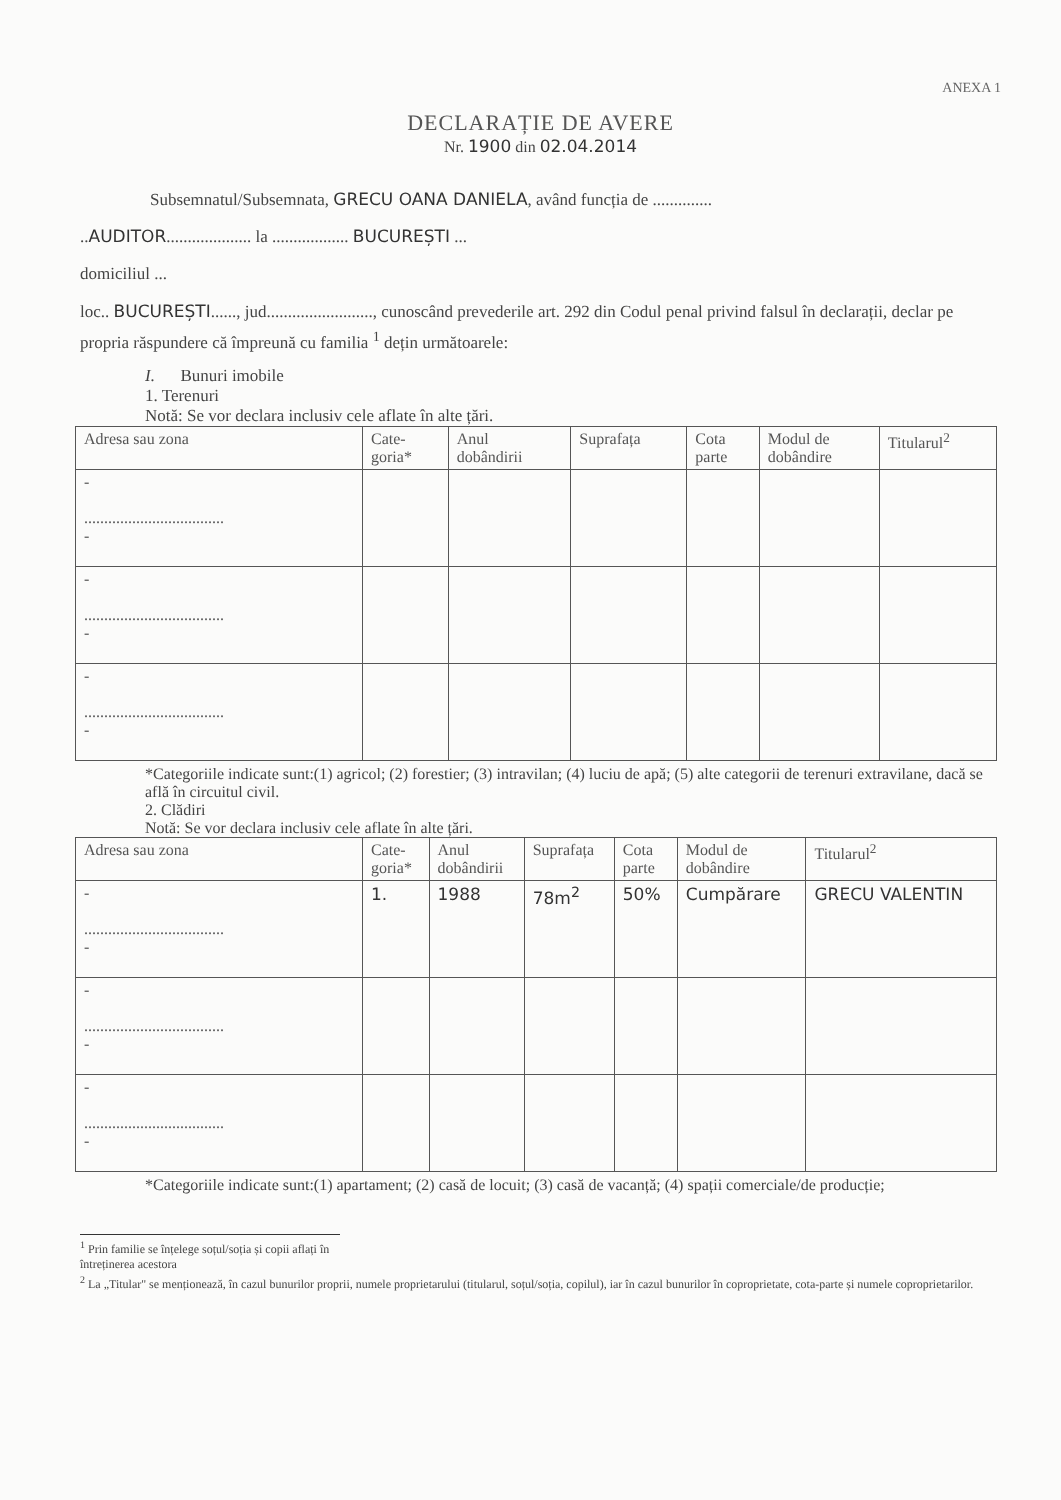ANEXA 1
DECLARAȚIE DE AVERE
Nr. 1900 din 02.04.2014
Subsemnatul/Subsemnata, GRECU OANA DANIELA, având funcția de ..............
..AUDITOR.................... la .................. BUCUREȘTI ...
domiciliul ...
loc.. BUCUREȘTI......, jud........................., cunoscând prevederile art. 292 din Codul penal privind falsul în declarații, declar pe propria răspundere că împreună cu familia <sup>1</sup> dețin următoarele:
I. Bunuri imobile
1. Terenuri
Notă: Se vor declara inclusiv cele aflate în alte țări.
| Adresa sau zona | Cate- goria* | Anul dobândirii | Suprafața | Cota parte | Modul de dobândire | Titularul<sup>2</sup> |
| --- | --- | --- | --- | --- | --- | --- |
| - ................................... - | | | | | | |
| - ................................... - | | | | | | |
| - ................................... - | | | | | | |
*Categoriile indicate sunt:(1) agricol; (2) forestier; (3) intravilan; (4) luciu de apă; (5) alte categorii de terenuri extravilane, dacă se află în circuitul civil.
2. Clădiri
Notă: Se vor declara inclusiv cele aflate în alte țări.
| Adresa sau zona | Cate- goria* | Anul dobândirii | Suprafața | Cota parte | Modul de dobândire | Titularul<sup>2</sup> |
| --- | --- | --- | --- | --- | --- | --- |
| - ................................... - | 1. | 1988 | 78m<sup>2</sup> | 50% | Cumpărare | GRECU VALENTIN |
| - ................................... - | | | | | | |
| - ................................... - | | | | | | |
*Categoriile indicate sunt:(1) apartament; (2) casă de locuit; (3) casă de vacanță; (4) spații comerciale/de producție;
<sup>1</sup> Prin familie se înțelege soțul/soția și copii aflați în întreținerea acestora
<sup>2</sup> La „Titular" se menționează, în cazul bunurilor proprii, numele proprietarului (titularul, soțul/soția, copilul), iar în cazul bunurilor în coproprietate, cota-parte și numele coproprietarilor.